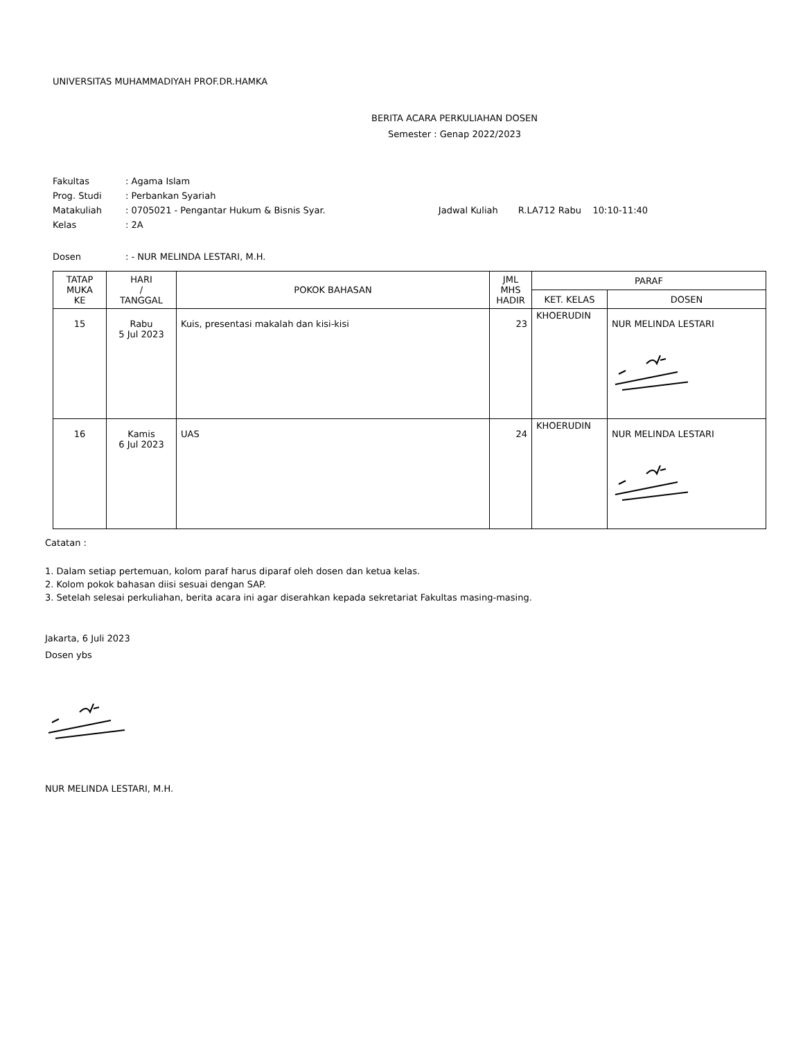UNIVERSITAS MUHAMMADIYAH PROF.DR.HAMKA
BERITA ACARA PERKULIAHAN DOSEN
Semester : Genap 2022/2023
| Fakultas | : Agama Islam | |
| Prog. Studi | : Perbankan Syariah | |
| Matakuliah | : 0705021 - Pengantar Hukum & Bisnis Syar. | Jadwal Kuliah R.LA712 Rabu 10:10-11:40 |
| Kelas | : 2A | |
| Dosen | : - NUR MELINDA LESTARI, M.H. | |
| TATAP MUKA KE | HARI / TANGGAL | POKOK BAHASAN | JML MHS HADIR | PARAF | |
| --- | --- | --- | --- | --- | --- |
| | | | | KET. KELAS | DOSEN |
| 15 | Rabu 5 Jul 2023 | Kuis, presentasi makalah dan kisi-kisi | 23 | KHOERUDIN | NUR MELINDA LESTARI |
| 16 | Kamis 6 Jul 2023 | UAS | 24 | KHOERUDIN | NUR MELINDA LESTARI |
Catatan :
1. Dalam setiap pertemuan, kolom paraf harus diparaf oleh dosen dan ketua kelas.
2. Kolom pokok bahasan diisi sesuai dengan SAP.
3. Setelah selesai perkuliahan, berita acara ini agar diserahkan kepada sekretariat Fakultas masing-masing.
Jakarta, 6 Juli 2023
Dosen ybs
NUR MELINDA LESTARI, M.H.